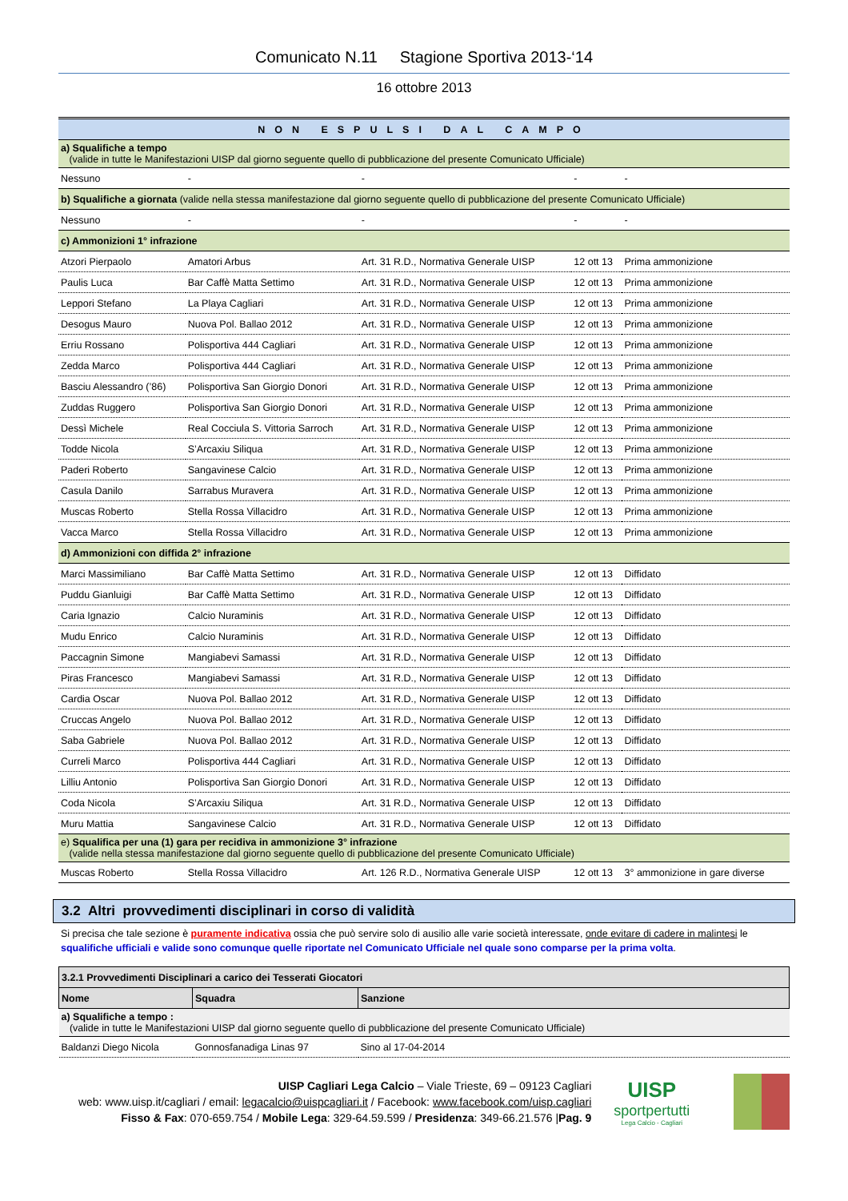Comunicato N.11 Stagione Sportiva 2013-‘14
16 ottobre 2013
| NON ESPULSI DAL CAMPO | | | | |
| a) Squalifiche a tempo (valide in tutte le Manifestazioni UISP dal giorno seguente quello di pubblicazione del presente Comunicato Ufficiale) | | | | |
| Nessuno | - | - | - | - |
| b) Squalifiche a giornata (valide nella stessa manifestazione dal giorno seguente quello di pubblicazione del presente Comunicato Ufficiale) | | | | |
| Nessuno | - | - | - | - |
| c) Ammonizioni 1° infrazione | | | | |
| Atzori Pierpaolo | Amatori Arbus | Art. 31 R.D., Normativa Generale UISP | 12 ott 13 | Prima ammonizione |
| Paulis Luca | Bar Caffè Matta Settimo | Art. 31 R.D., Normativa Generale UISP | 12 ott 13 | Prima ammonizione |
| Leppori Stefano | La Playa Cagliari | Art. 31 R.D., Normativa Generale UISP | 12 ott 13 | Prima ammonizione |
| Desogus Mauro | Nuova Pol. Ballao 2012 | Art. 31 R.D., Normativa Generale UISP | 12 ott 13 | Prima ammonizione |
| Erriu Rossano | Polisportiva 444 Cagliari | Art. 31 R.D., Normativa Generale UISP | 12 ott 13 | Prima ammonizione |
| Zedda Marco | Polisportiva 444 Cagliari | Art. 31 R.D., Normativa Generale UISP | 12 ott 13 | Prima ammonizione |
| Basciu Alessandro (’86) | Polisportiva San Giorgio Donori | Art. 31 R.D., Normativa Generale UISP | 12 ott 13 | Prima ammonizione |
| Zuddas Ruggero | Polisportiva San Giorgio Donori | Art. 31 R.D., Normativa Generale UISP | 12 ott 13 | Prima ammonizione |
| Dessì Michele | Real Cocciula S. Vittoria Sarroch | Art. 31 R.D., Normativa Generale UISP | 12 ott 13 | Prima ammonizione |
| Todde Nicola | S’Arcaxiu Siliqua | Art. 31 R.D., Normativa Generale UISP | 12 ott 13 | Prima ammonizione |
| Paderi Roberto | Sangavinese Calcio | Art. 31 R.D., Normativa Generale UISP | 12 ott 13 | Prima ammonizione |
| Casula Danilo | Sarrabus Muravera | Art. 31 R.D., Normativa Generale UISP | 12 ott 13 | Prima ammonizione |
| Muscas Roberto | Stella Rossa Villacidro | Art. 31 R.D., Normativa Generale UISP | 12 ott 13 | Prima ammonizione |
| Vacca Marco | Stella Rossa Villacidro | Art. 31 R.D., Normativa Generale UISP | 12 ott 13 | Prima ammonizione |
| d) Ammonizioni con diffida 2° infrazione | | | | |
| Marci Massimiliano | Bar Caffè Matta Settimo | Art. 31 R.D., Normativa Generale UISP | 12 ott 13 | Diffidato |
| Puddu Gianluigi | Bar Caffè Matta Settimo | Art. 31 R.D., Normativa Generale UISP | 12 ott 13 | Diffidato |
| Caria Ignazio | Calcio Nuraminis | Art. 31 R.D., Normativa Generale UISP | 12 ott 13 | Diffidato |
| Mudu Enrico | Calcio Nuraminis | Art. 31 R.D., Normativa Generale UISP | 12 ott 13 | Diffidato |
| Paccagnin Simone | Mangiabevi Samassi | Art. 31 R.D., Normativa Generale UISP | 12 ott 13 | Diffidato |
| Piras Francesco | Mangiabevi Samassi | Art. 31 R.D., Normativa Generale UISP | 12 ott 13 | Diffidato |
| Cardia Oscar | Nuova Pol. Ballao 2012 | Art. 31 R.D., Normativa Generale UISP | 12 ott 13 | Diffidato |
| Cruccas Angelo | Nuova Pol. Ballao 2012 | Art. 31 R.D., Normativa Generale UISP | 12 ott 13 | Diffidato |
| Saba Gabriele | Nuova Pol. Ballao 2012 | Art. 31 R.D., Normativa Generale UISP | 12 ott 13 | Diffidato |
| Curreli Marco | Polisportiva 444 Cagliari | Art. 31 R.D., Normativa Generale UISP | 12 ott 13 | Diffidato |
| Lilliu Antonio | Polisportiva San Giorgio Donori | Art. 31 R.D., Normativa Generale UISP | 12 ott 13 | Diffidato |
| Coda Nicola | S’Arcaxiu Siliqua | Art. 31 R.D., Normativa Generale UISP | 12 ott 13 | Diffidato |
| Muru Mattia | Sangavinese Calcio | Art. 31 R.D., Normativa Generale UISP | 12 ott 13 | Diffidato |
| e) Squalifica per una (1) gara per recidiva in ammonizione 3° infrazione (valide nella stessa manifestazione dal giorno seguente quello di pubblicazione del presente Comunicato Ufficiale) | | | | |
| Muscas Roberto | Stella Rossa Villacidro | Art. 126 R.D., Normativa Generale UISP | 12 ott 13 | 3° ammonizione in gare diverse |
3.2 Altri provvedimenti disciplinari in corso di validità
Si precisa che tale sezione è puramente indicativa ossia che può servire solo di ausilio alle varie società interessate, onde evitare di cadere in malintesi le squalifiche ufficiali e valide sono comunque quelle riportate nel Comunicato Ufficiale nel quale sono comparse per la prima volta.
| 3.2.1 Provvedimenti Disciplinari a carico dei Tesserati Giocatori | | |
| --- | --- | --- |
| Nome | Squadra | Sanzione |
| a) Squalifiche a tempo : (valide in tutte le Manifestazioni UISP dal giorno seguente quello di pubblicazione del presente Comunicato Ufficiale) | | |
| Baldanzi Diego Nicola | Gonnosfanadiga Linas 97 | Sino al 17-04-2014 |
UISP Cagliari Lega Calcio – Viale Trieste, 69 – 09123 Cagliari
web: www.uisp.it/cagliari / email: legacalcio@uispcagliari.it / Facebook: www.facebook.com/uisp.cagliari
Fisso & Fax: 070-659.754 / Mobile Lega: 329-64.59.599 / Presidenza: 349-66.21.576 |Pag. 9
UISP
sportpertutti
Lega Calcio - Cagliari